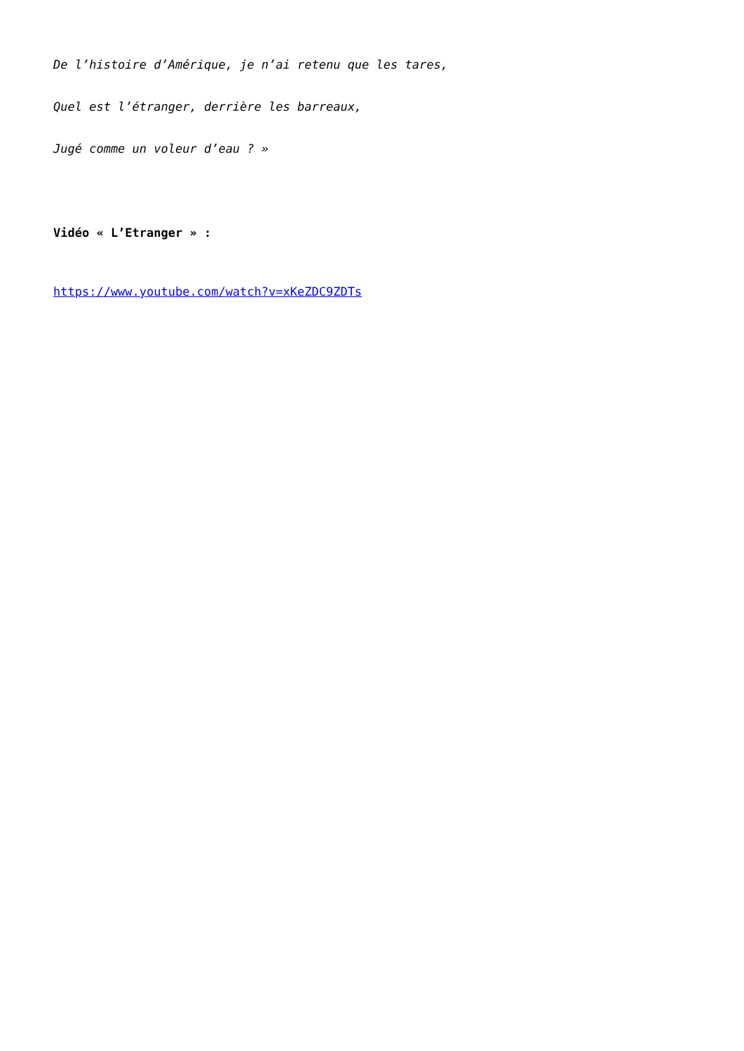De l’histoire d’Amérique, je n’ai retenu que les tares,
Quel est l’étranger, derrière les barreaux,
Jugé comme un voleur d’eau ? »
Vidéo « L’Etranger » :
https://www.youtube.com/watch?v=xKeZDC9ZDTs